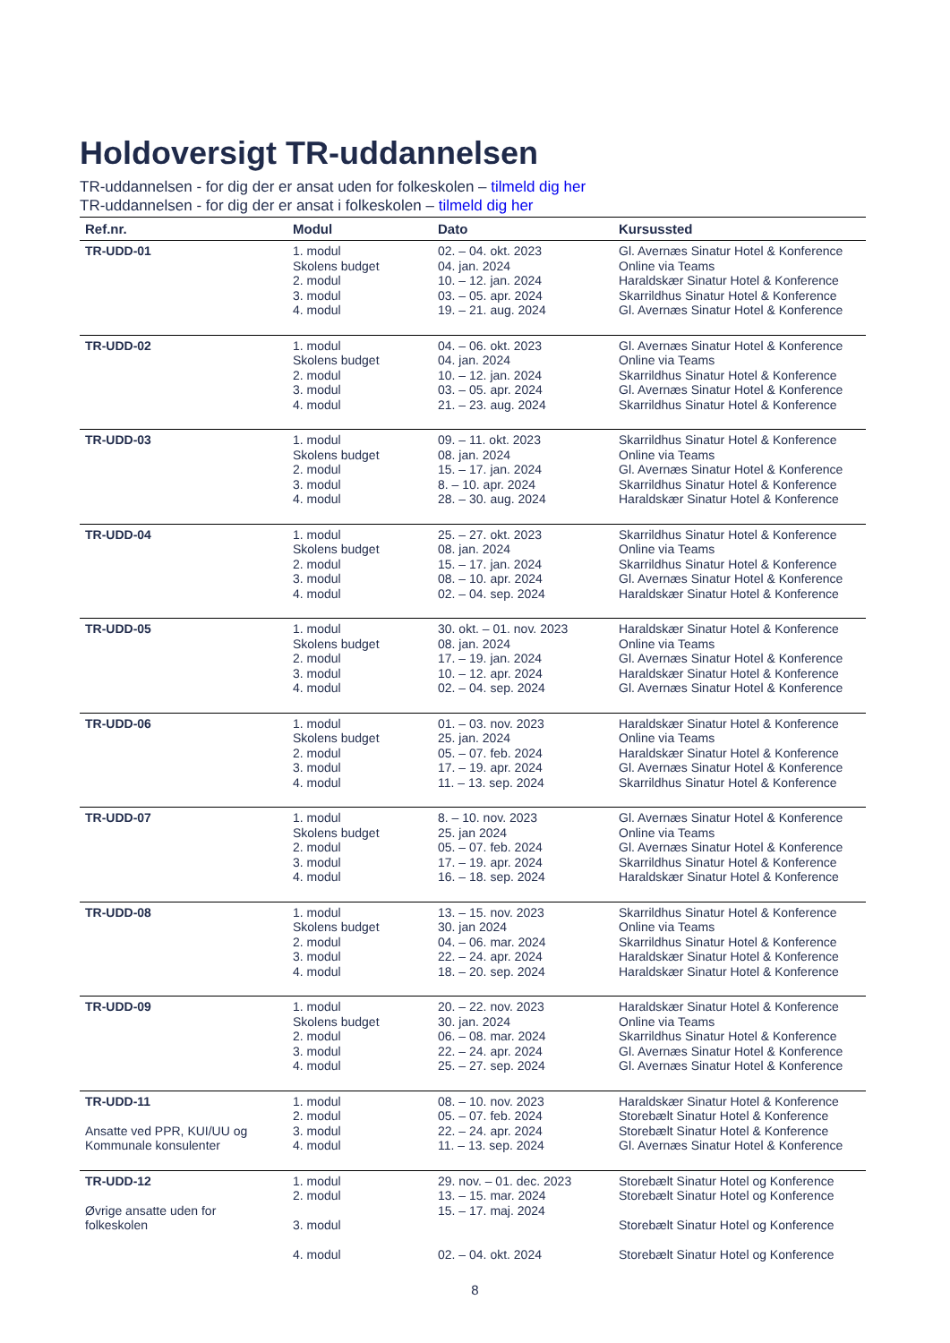Holdoversigt TR-uddannelsen
TR-uddannelsen - for dig der er ansat uden for folkeskolen – tilmeld dig her
TR-uddannelsen - for dig der er ansat i folkeskolen – tilmeld dig her
| Ref.nr. | Modul | Dato | Kursussted |
| --- | --- | --- | --- |
| TR-UDD-01 | 1. modul Skolens budget 2. modul 3. modul 4. modul | 02. – 04. okt. 2023 04. jan. 2024 10. – 12. jan. 2024 03. – 05. apr. 2024 19. – 21. aug. 2024 | Gl. Avernæs Sinatur Hotel & Konference Online via Teams Haraldskær Sinatur Hotel & Konference Skarrildhus Sinatur Hotel & Konference Gl. Avernæs Sinatur Hotel & Konference |
| TR-UDD-02 | 1. modul Skolens budget 2. modul 3. modul 4. modul | 04. – 06. okt. 2023 04. jan. 2024 10. – 12. jan. 2024 03. – 05. apr. 2024 21. – 23. aug. 2024 | Gl. Avernæs Sinatur Hotel & Konference Online via Teams Skarrildhus Sinatur Hotel & Konference Gl. Avernæs Sinatur Hotel & Konference Skarrildhus Sinatur Hotel & Konference |
| TR-UDD-03 | 1. modul Skolens budget 2. modul 3. modul 4. modul | 09. – 11. okt. 2023 08. jan. 2024 15. – 17. jan. 2024 8. – 10. apr. 2024 28. – 30. aug. 2024 | Skarrildhus Sinatur Hotel & Konference Online via Teams Gl. Avernæs Sinatur Hotel & Konference Skarrildhus Sinatur Hotel & Konference Haraldskær Sinatur Hotel & Konference |
| TR-UDD-04 | 1. modul Skolens budget 2. modul 3. modul 4. modul | 25. – 27. okt. 2023 08. jan. 2024 15. – 17. jan. 2024 08. – 10. apr. 2024 02. – 04. sep. 2024 | Skarrildhus Sinatur Hotel & Konference Online via Teams Skarrildhus Sinatur Hotel & Konference Gl. Avernæs Sinatur Hotel & Konference Haraldskær Sinatur Hotel & Konference |
| TR-UDD-05 | 1. modul Skolens budget 2. modul 3. modul 4. modul | 30. okt. – 01. nov. 2023 08. jan. 2024 17. – 19. jan. 2024 10. – 12. apr. 2024 02. – 04. sep. 2024 | Haraldskær Sinatur Hotel & Konference Online via Teams Gl. Avernæs Sinatur Hotel & Konference Haraldskær Sinatur Hotel & Konference Gl. Avernæs Sinatur Hotel & Konference |
| TR-UDD-06 | 1. modul Skolens budget 2. modul 3. modul 4. modul | 01. – 03. nov. 2023 25. jan. 2024 05. – 07. feb. 2024 17. – 19. apr. 2024 11. – 13. sep. 2024 | Haraldskær Sinatur Hotel & Konference Online via Teams Haraldskær Sinatur Hotel & Konference Gl. Avernæs Sinatur Hotel & Konference Skarrildhus Sinatur Hotel & Konference |
| TR-UDD-07 | 1. modul Skolens budget 2. modul 3. modul 4. modul | 8. – 10. nov. 2023 25. jan 2024 05. – 07. feb. 2024 17. – 19. apr. 2024 16. – 18. sep. 2024 | Gl. Avernæs Sinatur Hotel & Konference Online via Teams Gl. Avernæs Sinatur Hotel & Konference Skarrildhus Sinatur Hotel & Konference Haraldskær Sinatur Hotel & Konference |
| TR-UDD-08 | 1. modul Skolens budget 2. modul 3. modul 4. modul | 13. – 15. nov. 2023 30. jan 2024 04. – 06. mar. 2024 22. – 24. apr. 2024 18. – 20. sep. 2024 | Skarrildhus Sinatur Hotel & Konference Online via Teams Skarrildhus Sinatur Hotel & Konference Haraldskær Sinatur Hotel & Konference Haraldskær Sinatur Hotel & Konference |
| TR-UDD-09 | 1. modul Skolens budget 2. modul 3. modul 4. modul | 20. – 22. nov. 2023 30. jan. 2024 06. – 08. mar. 2024 22. – 24. apr. 2024 25. – 27. sep. 2024 | Haraldskær Sinatur Hotel & Konference Online via Teams Skarrildhus Sinatur Hotel & Konference Gl. Avernæs Sinatur Hotel & Konference Gl. Avernæs Sinatur Hotel & Konference |
| TR-UDD-11 Ansatte ved PPR, KUI/UU og Kommunale konsulenter | 1. modul 2. modul 3. modul 4. modul | 08. – 10. nov. 2023 05. – 07. feb. 2024 22. – 24. apr. 2024 11. – 13. sep. 2024 | Haraldskær Sinatur Hotel & Konference Storebælt Sinatur Hotel & Konference Storebælt Sinatur Hotel & Konference Gl. Avernæs Sinatur Hotel & Konference |
| TR-UDD-12 Øvrige ansatte uden for folkeskolen | 1. modul 2. modul 3. modul 4. modul | 29. nov. – 01. dec. 2023 13. – 15. mar. 2024 15. – 17. maj. 2024 02. – 04. okt. 2024 | Storebælt Sinatur Hotel og Konference Storebælt Sinatur Hotel og Konference Storebælt Sinatur Hotel og Konference Storebælt Sinatur Hotel og Konference |
8